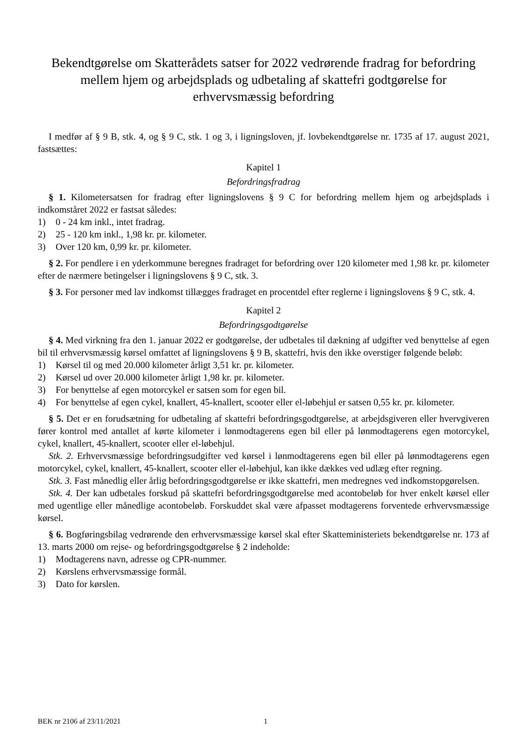Bekendtgørelse om Skatterådets satser for 2022 vedrørende fradrag for befordring mellem hjem og arbejdsplads og udbetaling af skattefri godtgørelse for erhvervsmæssig befordring
I medfør af § 9 B, stk. 4, og § 9 C, stk. 1 og 3, i ligningsloven, jf. lovbekendtgørelse nr. 1735 af 17. august 2021, fastsættes:
Kapitel 1
Befordringsfradrag
§ 1. Kilometersatsen for fradrag efter ligningslovens § 9 C for befordring mellem hjem og arbejdsplads i indkomståret 2022 er fastsat således:
1) 0 - 24 km inkl., intet fradrag.
2) 25 - 120 km inkl., 1,98 kr. pr. kilometer.
3) Over 120 km, 0,99 kr. pr. kilometer.
§ 2. For pendlere i en yderkommune beregnes fradraget for befordring over 120 kilometer med 1,98 kr. pr. kilometer efter de nærmere betingelser i ligningslovens § 9 C, stk. 3.
§ 3. For personer med lav indkomst tillægges fradraget en procentdel efter reglerne i ligningslovens § 9 C, stk. 4.
Kapitel 2
Befordringsgodtgørelse
§ 4. Med virkning fra den 1. januar 2022 er godtgørelse, der udbetales til dækning af udgifter ved benyttelse af egen bil til erhvervsmæssig kørsel omfattet af ligningslovens § 9 B, skattefri, hvis den ikke overstiger følgende beløb:
1) Kørsel til og med 20.000 kilometer årligt 3,51 kr. pr. kilometer.
2) Kørsel ud over 20.000 kilometer årligt 1,98 kr. pr. kilometer.
3) For benyttelse af egen motorcykel er satsen som for egen bil.
4) For benyttelse af egen cykel, knallert, 45-knallert, scooter eller el-løbehjul er satsen 0,55 kr. pr. kilometer.
§ 5. Det er en forudsætning for udbetaling af skattefri befordringsgodtgørelse, at arbejdsgiveren eller hvervgiveren fører kontrol med antallet af kørte kilometer i lønmodtagerens egen bil eller på lønmodtagerens egen motorcykel, cykel, knallert, 45-knallert, scooter eller el-løbehjul.
Stk. 2. Erhvervsmæssige befordringsudgifter ved kørsel i lønmodtagerens egen bil eller på lønmodtagerens egen motorcykel, cykel, knallert, 45-knallert, scooter eller el-løbehjul, kan ikke dækkes ved udlæg efter regning.
Stk. 3. Fast månedlig eller årlig befordringsgodtgørelse er ikke skattefri, men medregnes ved indkomstopgørelsen.
Stk. 4. Der kan udbetales forskud på skattefri befordringsgodtgørelse med acontobeløb for hver enkelt kørsel eller med ugentlige eller månedlige acontobeløb. Forskuddet skal være afpasset modtagerens forventede erhvervsmæssige kørsel.
§ 6. Bogføringsbilag vedrørende den erhvervsmæssige kørsel skal efter Skatteministeriets bekendtgørelse nr. 173 af 13. marts 2000 om rejse- og befordringsgodtgørelse § 2 indeholde:
1) Modtagerens navn, adresse og CPR-nummer.
2) Kørslens erhvervsmæssige formål.
3) Dato for kørslen.
BEK nr 2106 af 23/11/2021 1